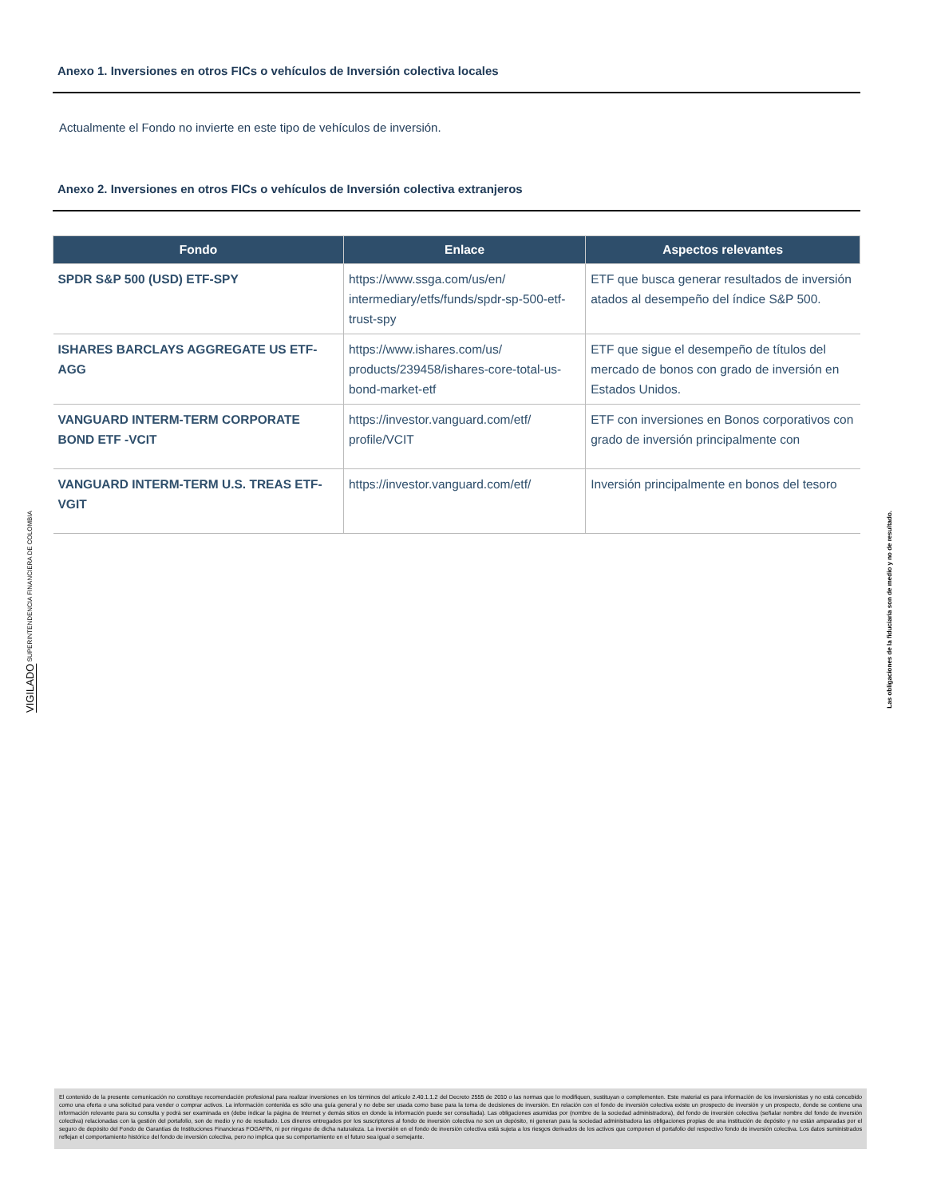Anexo 1. Inversiones en otros FICs o vehículos de Inversión colectiva locales
Actualmente el Fondo no invierte en este tipo de vehículos de inversión.
Anexo 2. Inversiones en otros FICs o vehículos de Inversión colectiva extranjeros
| Fondo | Enlace | Aspectos relevantes |
| --- | --- | --- |
| SPDR S&P 500 (USD) ETF-SPY | https://www.ssga.com/us/en/ intermediary/etfs/funds/spdr-sp-500-etf-trust-spy | ETF que busca generar resultados de inversión atados al desempeño del índice S&P 500. |
| ISHARES BARCLAYS AGGREGATE US ETF-AGG | https://www.ishares.com/us/ products/239458/ishares-core-total-us-bond-market-etf | ETF que sigue el desempeño de títulos del mercado de bonos con grado de inversión en Estados Unidos. |
| VANGUARD INTERM-TERM CORPORATE BOND ETF -VCIT | https://investor.vanguard.com/etf/ profile/VCIT | ETF con inversiones en Bonos corporativos con grado de inversión principalmente con |
| VANGUARD INTERM-TERM U.S. TREAS ETF-VGIT | https://investor.vanguard.com/etf/ | Inversión principalmente en bonos del tesoro |
VIGILADO SUPERINTENDENCIA FINANCIERA DE COLOMBIA
Las obligaciones de la fiduciaria son de medio y no de resultado.
El contenido de la presente comunicación no constituye recomendación profesional para realizar inversiones en los términos del artículo 2.40.1.1.2 del Decreto 2555 de 2010 o las normas que lo modifiquen, sustituyan o complementen. Este material es para información de los inversionistas y no está concebido como una oferta o una solicitud para vender o comprar activos. La información contenida es sólo una guía general y no debe ser usada como base para la toma de decisiones de inversión. En relación con el fondo de inversión colectiva existe un prospecto de inversión y un prospecto, donde se contiene una información relevante para su consulta y podrá ser examinada en (debe indicar la página de Internet y demás sitios en donde la información puede ser consultada). Las obligaciones asumidas por (nombre de la sociedad administradora), del fondo de inversión colectiva (señalar nombre del fondo de inversión colectiva) relacionadas con la gestión del portafolio, son de medio y no de resultado. Los dineros entregados por los suscriptores al fondo de inversión colectiva no son un depósito, ni generan para la sociedad administradora las obligaciones propias de una institución de depósito y no están amparadas por el seguro de depósito del Fondo de Garantías de Instituciones Financieras FOGAFIN, ni por ninguno de dicha naturaleza. La inversión en el fondo de inversión colectiva está sujeta a los riesgos derivados de los activos que componen el portafolio del respectivo fondo de inversión colectiva. Los datos suministrados reflejan el comportamiento histórico del fondo de inversión colectiva, pero no implica que su comportamiento en el futuro sea igual o semejante.